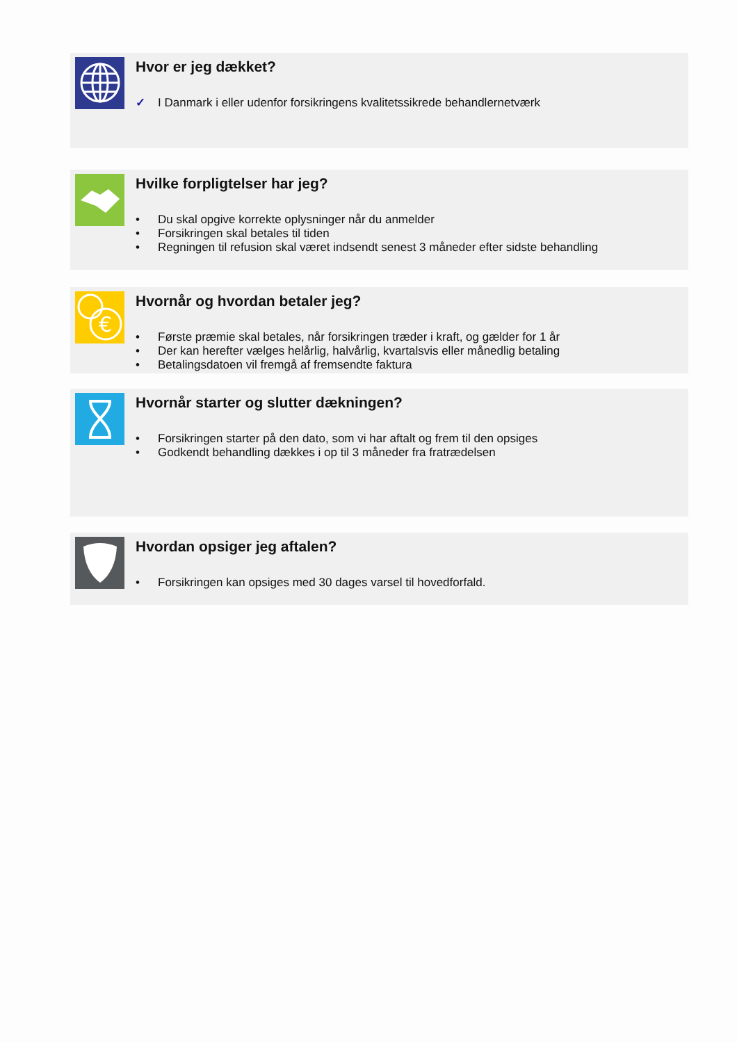Hvor er jeg dækket?
✓ I Danmark i eller udenfor forsikringens kvalitetssikrede behandlernetværk
Hvilke forpligtelser har jeg?
• Du skal opgive korrekte oplysninger når du anmelder
• Forsikringen skal betales til tiden
• Regningen til refusion skal været indsendt senest 3 måneder efter sidste behandling
€
Hvornår og hvordan betaler jeg?
• Første præmie skal betales, når forsikringen træder i kraft, og gælder for 1 år
• Der kan herefter vælges helårlig, halvårlig, kvartalsvis eller månedlig betaling
• Betalingsdatoen vil fremgå af fremsendte faktura
Hvornår starter og slutter dækningen?
• Forsikringen starter på den dato, som vi har aftalt og frem til den opsiges
• Godkendt behandling dækkes i op til 3 måneder fra fratrædelsen
Hvordan opsiger jeg aftalen?
• Forsikringen kan opsiges med 30 dages varsel til hovedforfald.